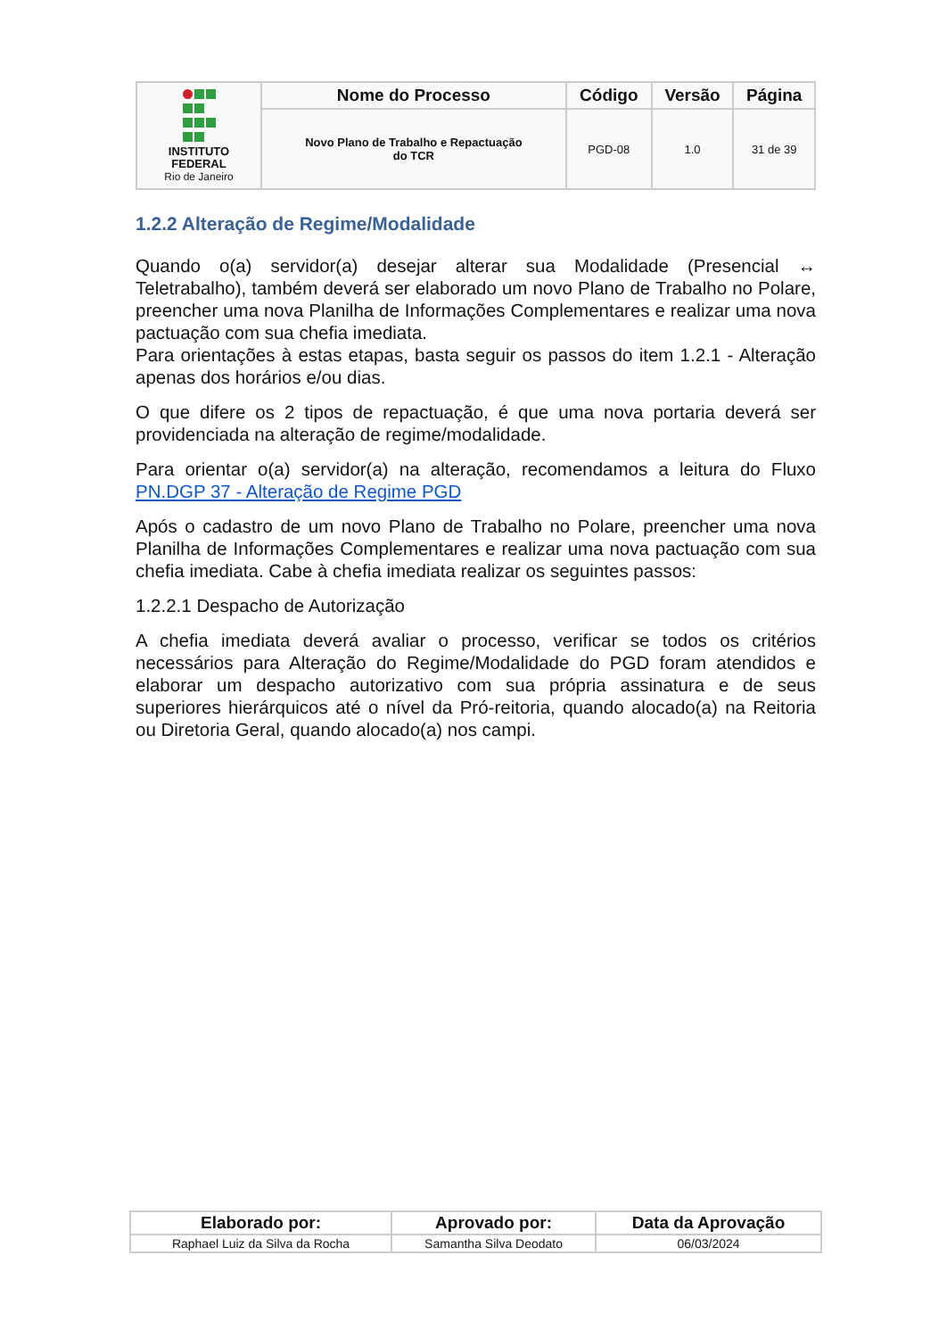| INSTITUTO FEDERAL Rio de Janeiro | Nome do Processo | Código | Versão | Página |
| | Novo Plano de Trabalho e Repactuação do TCR | PGD-08 | 1.0 | 31 de 39 |
1.2.2 Alteração de Regime/Modalidade
Quando o(a) servidor(a) desejar alterar sua Modalidade (Presencial ↔ Teletrabalho), também deverá ser elaborado um novo Plano de Trabalho no Polare, preencher uma nova Planilha de Informações Complementares e realizar uma nova pactuação com sua chefia imediata.
Para orientações à estas etapas, basta seguir os passos do item 1.2.1 - Alteração apenas dos horários e/ou dias.
O que difere os 2 tipos de repactuação, é que uma nova portaria deverá ser providenciada na alteração de regime/modalidade.
Para orientar o(a) servidor(a) na alteração, recomendamos a leitura do Fluxo PN.DGP 37 - Alteração de Regime PGD
Após o cadastro de um novo Plano de Trabalho no Polare, preencher uma nova Planilha de Informações Complementares e realizar uma nova pactuação com sua chefia imediata. Cabe à chefia imediata realizar os seguintes passos:
1.2.2.1 Despacho de Autorização
A chefia imediata deverá avaliar o processo, verificar se todos os critérios necessários para Alteração do Regime/Modalidade do PGD foram atendidos e elaborar um despacho autorizativo com sua própria assinatura e de seus superiores hierárquicos até o nível da Pró-reitoria, quando alocado(a) na Reitoria ou Diretoria Geral, quando alocado(a) nos campi.
| Elaborado por: | Aprovado por: | Data da Aprovação |
| --- | --- | --- |
| Raphael Luiz da Silva da Rocha | Samantha Silva Deodato | 06/03/2024 |